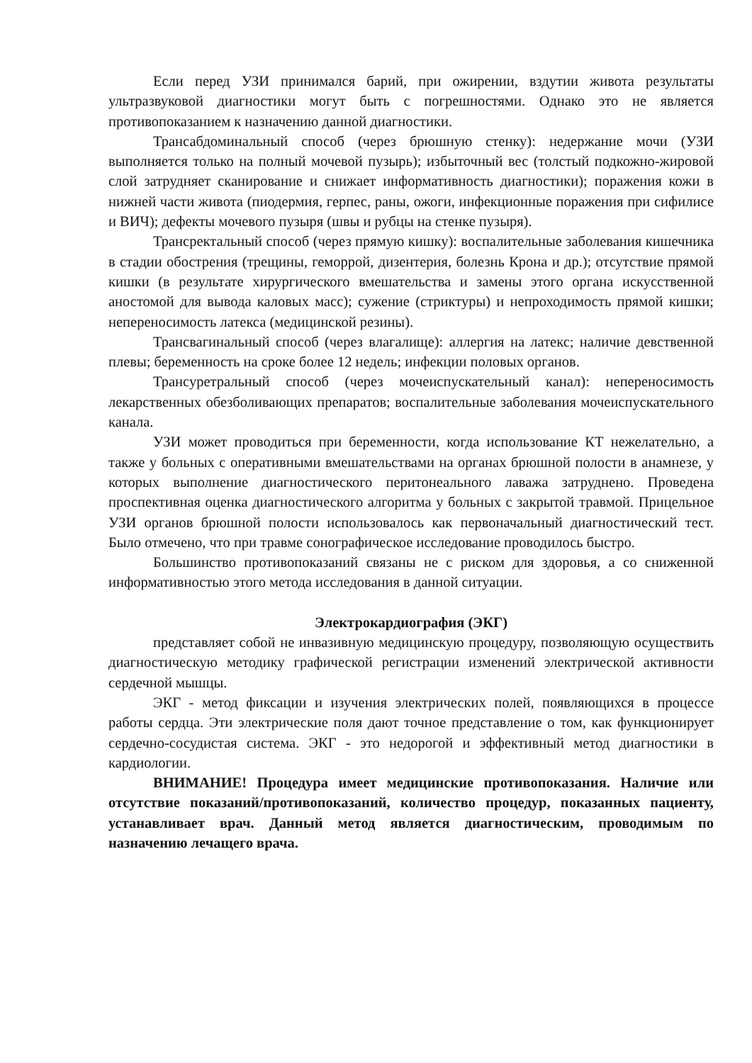Если перед УЗИ принимался барий, при ожирении, вздутии живота результаты ультразвуковой диагностики могут быть с погрешностями. Однако это не является противопоказанием к назначению данной диагностики.
Трансабдоминальный способ (через брюшную стенку): недержание мочи (УЗИ выполняется только на полный мочевой пузырь); избыточный вес (толстый подкожно-жировой слой затрудняет сканирование и снижает информативность диагностики); поражения кожи в нижней части живота (пиодермия, герпес, раны, ожоги, инфекционные поражения при сифилисе и ВИЧ); дефекты мочевого пузыря (швы и рубцы на стенке пузыря).
Трансректальный способ (через прямую кишку): воспалительные заболевания кишечника в стадии обострения (трещины, геморрой, дизентерия, болезнь Крона и др.); отсутствие прямой кишки (в результате хирургического вмешательства и замены этого органа искусственной аностомой для вывода каловых масс); сужение (стриктуры) и непроходимость прямой кишки; непереносимость латекса (медицинской резины).
Трансвагинальный способ (через влагалище): аллергия на латекс; наличие девственной плевы; беременность на сроке более 12 недель; инфекции половых органов.
Трансуретральный способ (через мочеиспускательный канал): непереносимость лекарственных обезболивающих препаратов; воспалительные заболевания мочеиспускательного канала.
УЗИ может проводиться при беременности, когда использование КТ нежелательно, а также у больных с оперативными вмешательствами на органах брюшной полости в анамнезе, у которых выполнение диагностического перитонеального лаважа затруднено. Проведена проспективная оценка диагностического алгоритма у больных с закрытой травмой. Прицельное УЗИ органов брюшной полости использовалось как первоначальный диагностический тест. Было отмечено, что при травме сонографическое исследование проводилось быстро.
Большинство противопоказаний связаны не с риском для здоровья, а со сниженной информативностью этого метода исследования в данной ситуации.
Электрокардиография (ЭКГ)
представляет собой не инвазивную медицинскую процедуру, позволяющую осуществить диагностическую методику графической регистрации изменений электрической активности сердечной мышцы.
ЭКГ - метод фиксации и изучения электрических полей, появляющихся в процессе работы сердца. Эти электрические поля дают точное представление о том, как функционирует сердечно-сосудистая система. ЭКГ - это недорогой и эффективный метод диагностики в кардиологии.
ВНИМАНИЕ! Процедура имеет медицинские противопоказания. Наличие или отсутствие показаний/противопоказаний, количество процедур, показанных пациенту, устанавливает врач. Данный метод является диагностическим, проводимым по назначению лечащего врача.